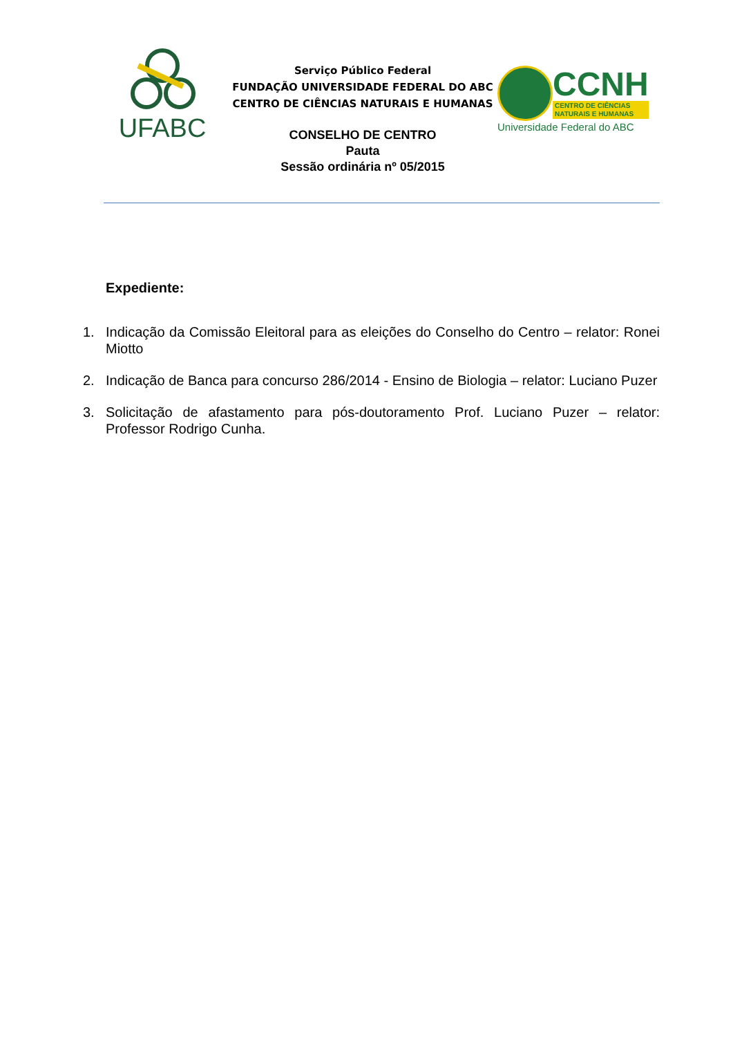UFABC
Serviço Público Federal
FUNDAÇÃO UNIVERSIDADE FEDERAL DO ABC
CENTRO DE CIÊNCIAS NATURAIS E HUMANAS
CONSELHO DE CENTRO
Pauta
Sessão ordinária nº 05/2015
CCNH
CENTRO DE CIÊNCIAS
NATURAIS E HUMANAS
Universidade Federal do ABC
Expediente:
1. Indicação da Comissão Eleitoral para as eleições do Conselho do Centro – relator: Ronei Miotto
2. Indicação de Banca para concurso 286/2014 - Ensino de Biologia – relator: Luciano Puzer
3. Solicitação de afastamento para pós-doutoramento Prof. Luciano Puzer – relator: Professor Rodrigo Cunha.